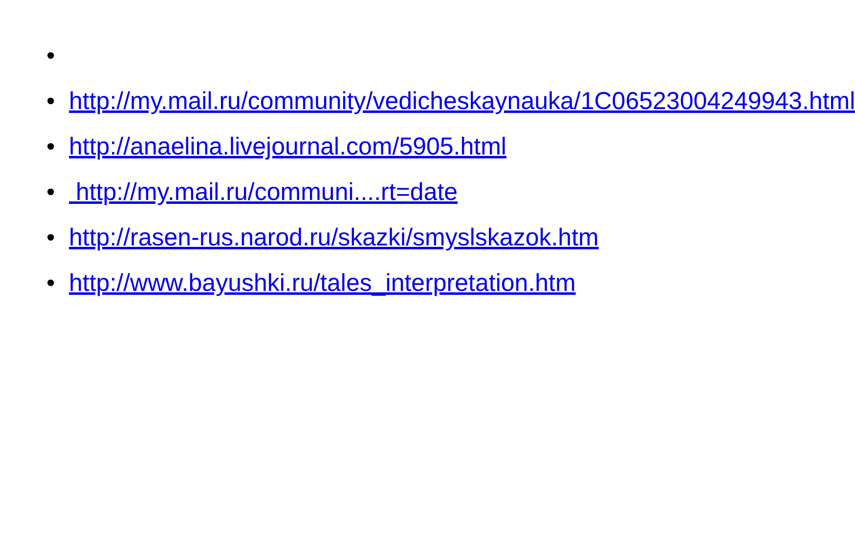•
• http://my.mail.ru/community/vedicheskaynauka/1C06523004249943.html
• http://anaelina.livejournal.com/5905.html
• http://my.mail.ru/communi....rt=date
• http://rasen-rus.narod.ru/skazki/smyslskazok.htm
• http://www.bayushki.ru/tales_interpretation.htm